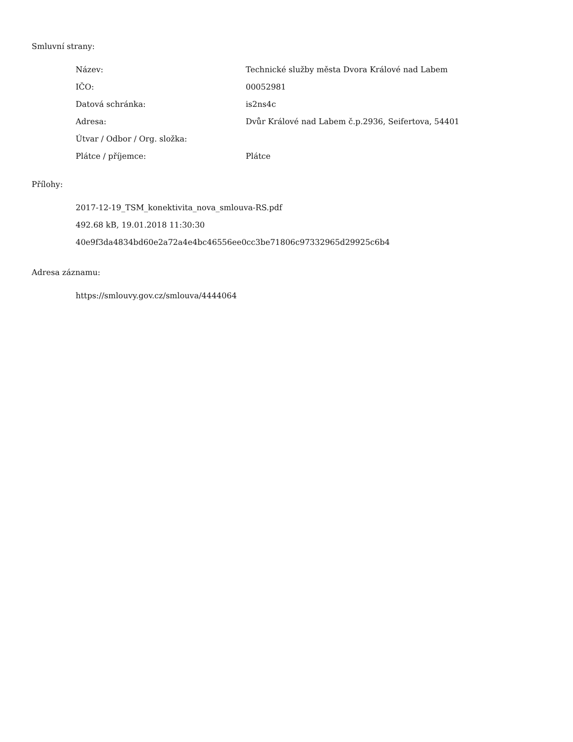Smluvní strany:
| Název: | Technické služby města Dvora Králové nad Labem |
| IČO: | 00052981 |
| Datová schránka: | is2ns4c |
| Adresa: | Dvůr Králové nad Labem č.p.2936, Seifertova, 54401 |
| Útvar / Odbor / Org. složka: | |
| Plátce / příjemce: | Plátce |
Přílohy:
2017-12-19_TSM_konektivita_nova_smlouva-RS.pdf
492.68 kB, 19.01.2018 11:30:30
40e9f3da4834bd60e2a72a4e4bc46556ee0cc3be71806c97332965d29925c6b4
Adresa záznamu:
https://smlouvy.gov.cz/smlouva/4444064